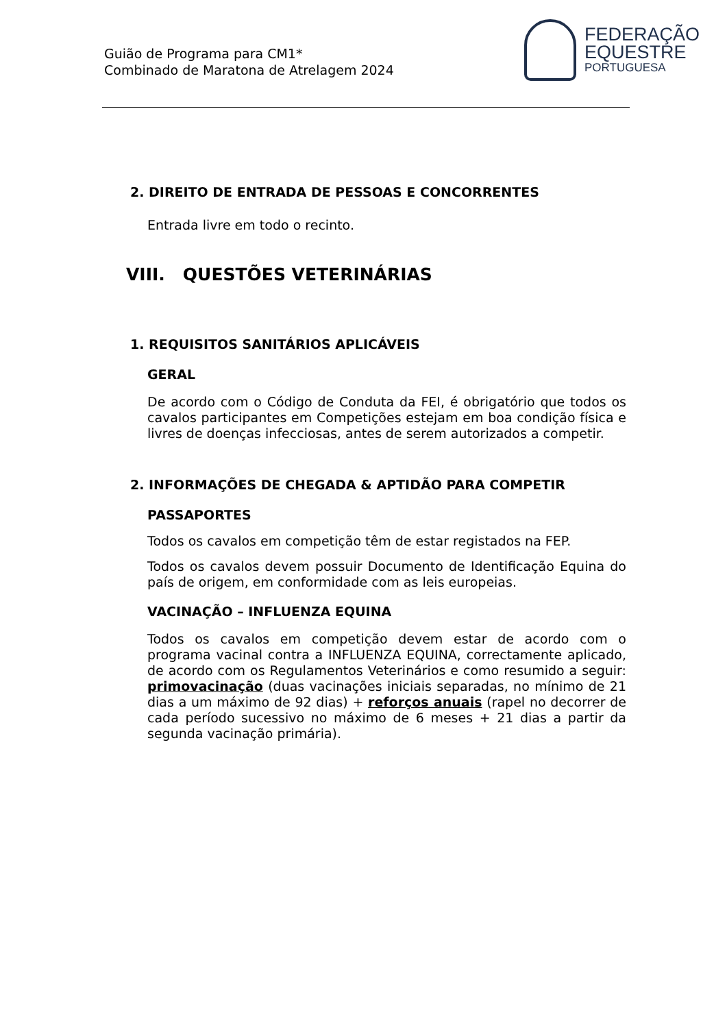Guião de Programa para CM1*
Combinado de Maratona de Atrelagem 2024
FEDERAÇÃO
EQUESTRE
PORTUGUESA
2. DIREITO DE ENTRADA DE PESSOAS E CONCORRENTES
Entrada livre em todo o recinto.
VIII. QUESTÕES VETERINÁRIAS
1. REQUISITOS SANITÁRIOS APLICÁVEIS
GERAL
De acordo com o Código de Conduta da FEI, é obrigatório que todos os cavalos participantes em Competições estejam em boa condição física e livres de doenças infecciosas, antes de serem autorizados a competir.
2. INFORMAÇÕES DE CHEGADA & APTIDÃO PARA COMPETIR
PASSAPORTES
Todos os cavalos em competição têm de estar registados na FEP.
Todos os cavalos devem possuir Documento de Identificação Equina do país de origem, em conformidade com as leis europeias.
VACINAÇÃO – INFLUENZA EQUINA
Todos os cavalos em competição devem estar de acordo com o programa vacinal contra a INFLUENZA EQUINA, correctamente aplicado, de acordo com os Regulamentos Veterinários e como resumido a seguir: primovacinação (duas vacinações iniciais separadas, no mínimo de 21 dias a um máximo de 92 dias) + reforços anuais (rapel no decorrer de cada período sucessivo no máximo de 6 meses + 21 dias a partir da segunda vacinação primária).